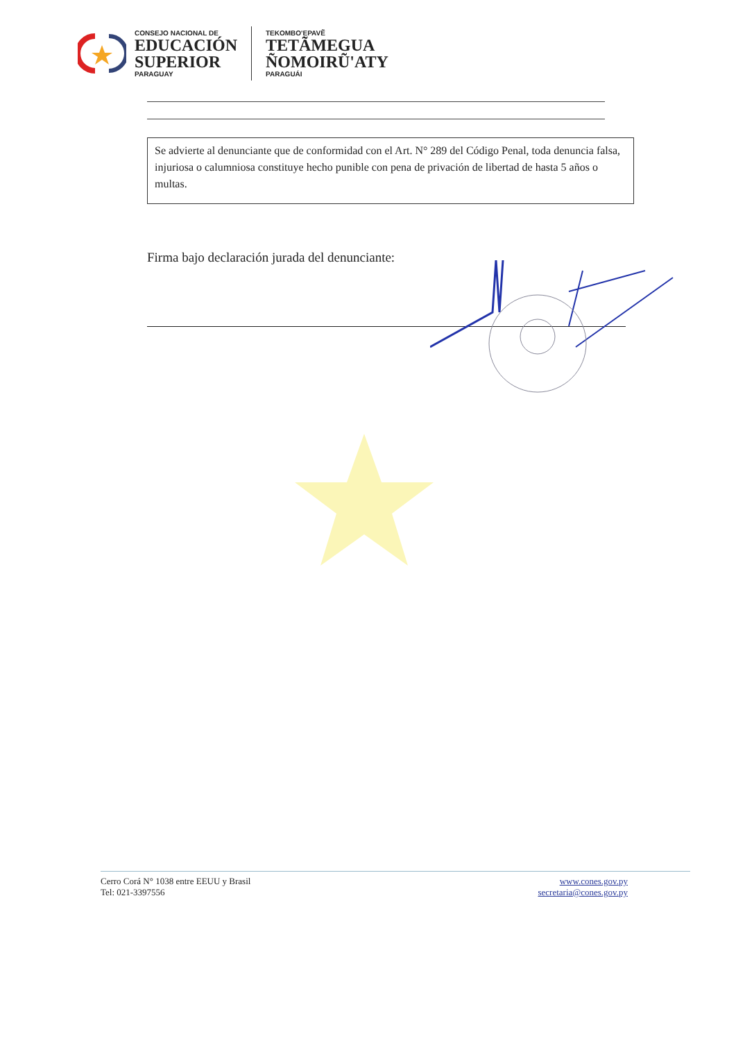CONSEJO NACIONAL DE
EDUCACIÓN
SUPERIOR
PARAGUAY
TEKOMBO'EPAVẼ
TETÃMEGUA
ÑOMOIRŨ'ATY
PARAGUÁI
Se advierte al denunciante que de conformidad con el Art. N° 289 del Código Penal, toda denuncia falsa, injuriosa o calumniosa constituye hecho punible con pena de privación de libertad de hasta 5 años o multas.
Firma bajo declaración jurada del denunciante:
Cerro Corá N° 1038 entre EEUU y Brasil
Tel: 021-3397556
www.cones.gov.py
secretaria@cones.gov.py